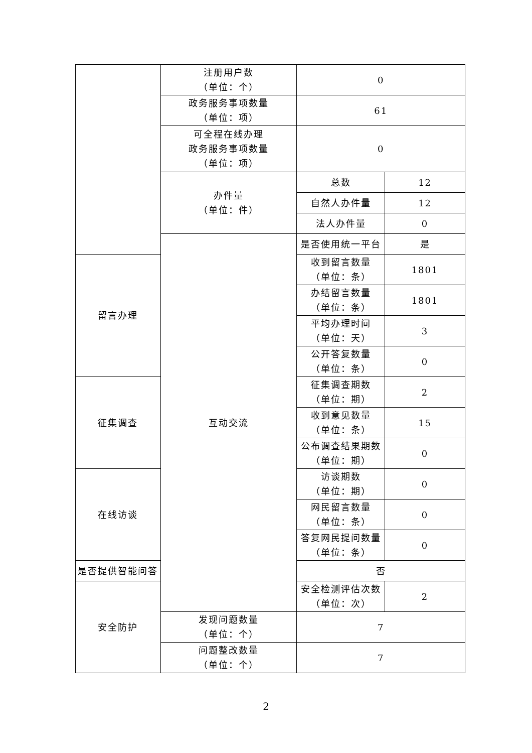| | 注册用户数 （单位：个） | 0 | |
| | 政务服务事项数量 （单位：项） | 61 | |
| | 可全程在线办理 政务服务事项数量 （单位：项） | 0 | |
| | 办件量 （单位：件） | 总数 | 12 |
| | | 自然人办件量 | 12 |
| | | 法人办件量 | 0 |
| | 互动交流 | 是否使用统一平台 | 是 |
| 留言办理 | | 收到留言数量 （单位：条） | 1801 |
| | | 办结留言数量 （单位：条） | 1801 |
| | | 平均办理时间 （单位：天） | 3 |
| | | 公开答复数量 （单位：条） | 0 |
| 征集调查 | | 征集调查期数 （单位：期） | 2 |
| | | 收到意见数量 （单位：条） | 15 |
| | | 公布调查结果期数 （单位：期） | 0 |
| 在线访谈 | | 访谈期数 （单位：期） | 0 |
| | | 网民留言数量 （单位：条） | 0 |
| | | 答复网民提问数量 （单位：条） | 0 |
| 是否提供智能问答 | | 否 | |
| 安全防护 | | 安全检测评估次数 （单位：次） | 2 |
| | 发现问题数量 （单位：个） | 7 | |
| | 问题整改数量 （单位：个） | 7 | |
2